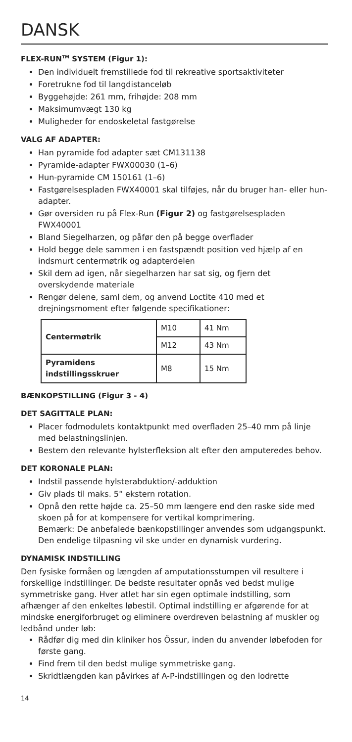DANSK
FLEX-RUN<sup>TM</sup> SYSTEM (Figur 1):
Den individuelt fremstillede fod til rekreative sportsaktiviteter
Foretrukne fod til langdistanceløb
Byggehøjde: 261 mm, frihøjde: 208 mm
Maksimumvægt 130 kg
Muligheder for endoskeletal fastgørelse
VALG AF ADAPTER:
Han pyramide fod adapter sæt CM131138
Pyramide-adapter FWX00030 (1–6)
Hun-pyramide CM 150161 (1–6)
Fastgørelsespladen FWX40001 skal tilføjes, når du bruger han- eller hun-adapter.
Gør oversiden ru på Flex-Run (Figur 2) og fastgørelsespladen FWX40001
Bland Siegelharzen, og påfør den på begge overflader
Hold begge dele sammen i en fastspændt position ved hjælp af en indsmurt centermøtrik og adapterdelen
Skil dem ad igen, når siegelharzen har sat sig, og fjern det overskydende materiale
Rengør delene, saml dem, og anvend Loctite 410 med et drejningsmoment efter følgende specifikationer:
| Centermøtrik | M10 | 41 Nm |
| | M12 | 43 Nm |
| Pyramidens indstillingsskruer | M8 | 15 Nm |
BÆNKOPSTILLING (Figur 3 - 4)
DET SAGITTALE PLAN:
Placer fodmodulets kontaktpunkt med overfladen 25–40 mm på linje med belastningslinjen.
Bestem den relevante hylsterfleksion alt efter den amputeredes behov.
DET KORONALE PLAN:
Indstil passende hylsterabduktion/-adduktion
Giv plads til maks. 5° ekstern rotation.
Opnå den rette højde ca. 25–50 mm længere end den raske side med skoen på for at kompensere for vertikal komprimering.
Bemærk: De anbefalede bænkopstillinger anvendes som udgangspunkt. Den endelige tilpasning vil ske under en dynamisk vurdering.
DYNAMISK INDSTILLING
Den fysiske formåen og længden af amputationsstumpen vil resultere i forskellige indstillinger. De bedste resultater opnås ved bedst mulige symmetriske gang. Hver atlet har sin egen optimale indstilling, som afhænger af den enkeltes løbestil. Optimal indstilling er afgørende for at mindske energiforbruget og eliminere overdreven belastning af muskler og ledbånd under løb:
Rådfør dig med din kliniker hos Össur, inden du anvender løbefoden for første gang.
Find frem til den bedst mulige symmetriske gang.
Skridtlængden kan påvirkes af A-P-indstillingen og den lodrette
14